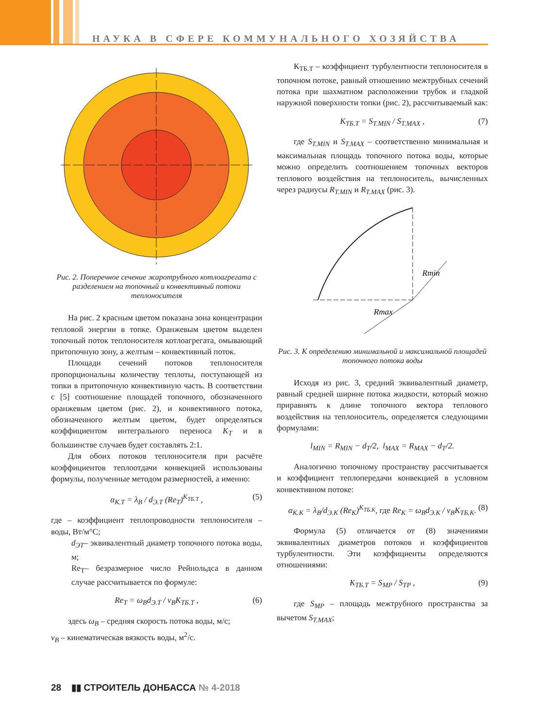НАУКА В СФЕРЕ КОММУНАЛЬНОГО ХОЗЯЙСТВА
Рис. 2. Поперечное сечение жаротрубного котлоагрегата с разделением на топочный и конвективный потоки теплоносителя
На рис. 2 красным цветом показана зона концентрации тепловой энергии в топке. Оранжевым цветом выделен топочный поток теплоносителя котлоагрегата, омывающий притопочную зону, а желтым – конвективный поток.
Площади сечений потоков теплоносителя пропорциональны количеству теплоты, поступающей из топки в притопочную конвективную часть. В соответствии с [5] соотношение площадей топочного, обозначенного оранжевым цветом (рис. 2), и конвективного потока, обозначенного желтым цветом, будет определяться коэффициентом интегрального переноса K<sub>T</sub> и в большинстве случаев будет составлять 2:1.
Для обоих потоков теплоносителя при расчёте коэффициентов теплоотдачи конвекцией использованы формулы, полученные методом размерностей, а именно:
α<sub>К.Т</sub> = λ<sub>В</sub> / d<sub>Э.Т</sub> (Re<sub>T</sub>)<sup>K<sub>ТБ.Т</sub></sup> , (5)
где – коэффициент теплопроводности теплоносителя – воды, Вт/м°С;
d<sub>ЭТ</sub>– эквивалентный диаметр топочного потока воды, м;
Re<sub>T</sub>– безразмерное число Рейнольдса в данном случае рассчитывается по формуле:
Re<sub>T</sub> = ω<sub>В</sub>d<sub>Э.Т</sub> / ν<sub>В</sub>K<sub>ТБ.Т</sub> , (6)
здесь ω<sub>В</sub> – средняя скорость потока воды, м/с;
ν<sub>В</sub> – кинематическая вязкость воды, м<sup>2</sup>/с.
К<sub>ТБ.Т</sub> – коэффициент турбулентности теплоносителя в топочном потоке, равный отношению межтрубных сечений потока при шахматном расположении трубок и гладкой наружной поверхности топки (рис. 2), рассчитываемый как:
K<sub>ТБ.Т</sub> = S<sub>Т.MIN</sub> / S<sub>Т.MAX</sub> , (7)
где S<sub>T.MIN</sub> и S<sub>T.MAX</sub> – соответственно минимальная и максимальная площадь топочного потока воды, которые можно определить соотношением топочных векторов теплового воздействия на теплоноситель, вычисленных через радиусы R<sub>T.MIN</sub> и R<sub>T.MAX</sub> (рис. 3).
Rmin
Rmax
Рис. 3. К определению минимальной и максимальной площадей топочного потока воды
Исходя из рис. 3, средний эквивалентный диаметр, равный средней ширине потока жидкости, который можно приравнять к длине топочного вектора теплового воздействия на теплоноситель, определяется следующими формулами:
l<sub>MIN</sub> = R<sub>MIN</sub> − d<sub>T</sub>/2, l<sub>MAX</sub> = R<sub>MAX</sub> − d<sub>T</sub>/2.
Аналогично топочному пространству рассчитывается и коэффициент теплопередачи конвекцией в условном конвективном потоке:
α<sub>К.К</sub> = λ<sub>В</sub>/d<sub>Э.К</sub> (Re<sub>K</sub>)<sup>K<sub>ТБ.К</sub></sup>, где Re<sub>K</sub> = ω<sub>В</sub>d<sub>Э.К</sub> / ν<sub>В</sub>K<sub>ТБ.К</sub>. (8)
Формула (5) отличается от (8) значениями эквивалентных диаметров потоков и коэффициентов турбулентности. Эти коэффициенты определяются отношениями:
K<sub>ТБ.Т</sub> = S<sub>MP</sub> / S<sub>TP</sub> , (9)
где S<sub>MP</sub> – площадь межтрубного пространства за вычетом S<sub>T.MAX</sub>;
28 ▮▮ СТРОИТЕЛЬ ДОНБАССА № 4-2018